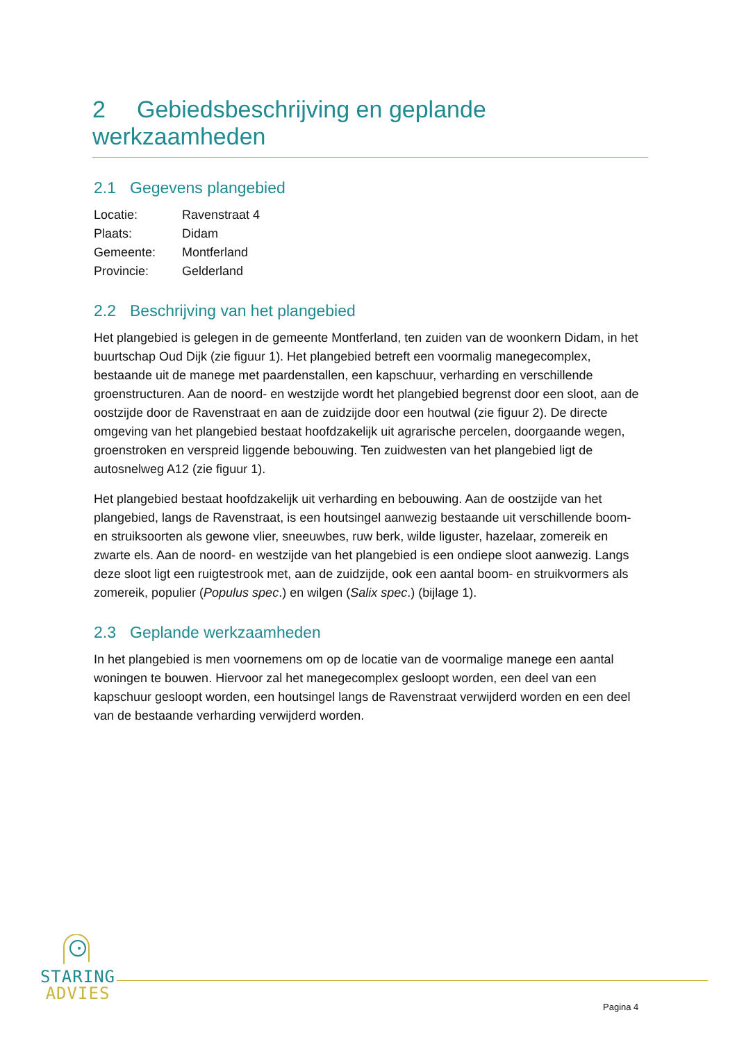2 Gebiedsbeschrijving en geplande werkzaamheden
2.1 Gegevens plangebied
| Locatie: | Ravenstraat 4 |
| Plaats: | Didam |
| Gemeente: | Montferland |
| Provincie: | Gelderland |
2.2 Beschrijving van het plangebied
Het plangebied is gelegen in de gemeente Montferland, ten zuiden van de woonkern Didam, in het buurtschap Oud Dijk (zie figuur 1). Het plangebied betreft een voormalig manegecomplex, bestaande uit de manege met paardenstallen, een kapschuur, verharding en verschillende groenstructuren. Aan de noord- en westzijde wordt het plangebied begrenst door een sloot, aan de oostzijde door de Ravenstraat en aan de zuidzijde door een houtwal (zie figuur 2). De directe omgeving van het plangebied bestaat hoofdzakelijk uit agrarische percelen, doorgaande wegen, groenstroken en verspreid liggende bebouwing. Ten zuidwesten van het plangebied ligt de autosnelweg A12 (zie figuur 1).
Het plangebied bestaat hoofdzakelijk uit verharding en bebouwing. Aan de oostzijde van het plangebied, langs de Ravenstraat, is een houtsingel aanwezig bestaande uit verschillende boom- en struiksoorten als gewone vlier, sneeuwbes, ruw berk, wilde liguster, hazelaar, zomereik en zwarte els. Aan de noord- en westzijde van het plangebied is een ondiepe sloot aanwezig. Langs deze sloot ligt een ruigtestrook met, aan de zuidzijde, ook een aantal boom- en struikvormers als zomereik, populier (Populus spec.) en wilgen (Salix spec.) (bijlage 1).
2.3 Geplande werkzaamheden
In het plangebied is men voornemens om op de locatie van de voormalige manege een aantal woningen te bouwen. Hiervoor zal het manegecomplex gesloopt worden, een deel van een kapschuur gesloopt worden, een houtsingel langs de Ravenstraat verwijderd worden en een deel van de bestaande verharding verwijderd worden.
STARING
ADVIES
Pagina 4